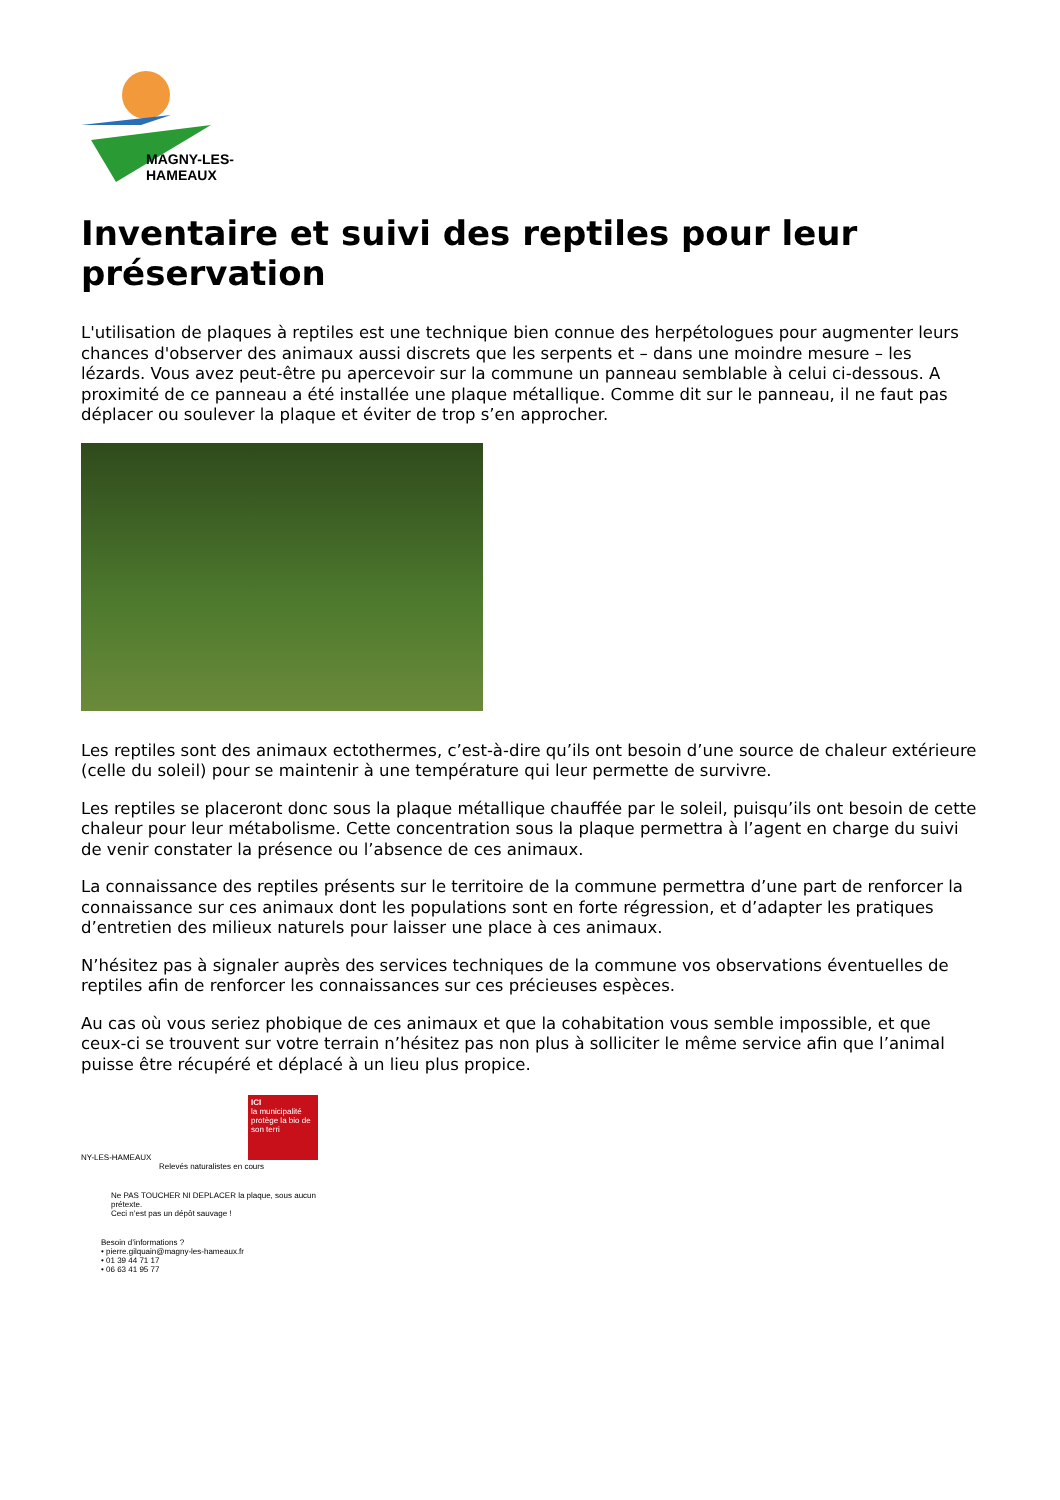MAGNY-LES-HAMEAUX
Inventaire et suivi des reptiles pour leur préservation
L'utilisation de plaques à reptiles est une technique bien connue des herpétologues pour augmenter leurs chances d'observer des animaux aussi discrets que les serpents et – dans une moindre mesure – les lézards. Vous avez peut-être pu apercevoir sur la commune un panneau semblable à celui ci-dessous. A proximité de ce panneau a été installée une plaque métallique. Comme dit sur le panneau, il ne faut pas déplacer ou soulever la plaque et éviter de trop s’en approcher.
Les reptiles sont des animaux ectothermes, c’est-à-dire qu’ils ont besoin d’une source de chaleur extérieure (celle du soleil) pour se maintenir à une température qui leur permette de survivre.
Les reptiles se placeront donc sous la plaque métallique chauffée par le soleil, puisqu’ils ont besoin de cette chaleur pour leur métabolisme. Cette concentration sous la plaque permettra à l’agent en charge du suivi de venir constater la présence ou l’absence de ces animaux.
La connaissance des reptiles présents sur le territoire de la commune permettra d’une part de renforcer la connaissance sur ces animaux dont les populations sont en forte régression, et d’adapter les pratiques d’entretien des milieux naturels pour laisser une place à ces animaux.
N’hésitez pas à signaler auprès des services techniques de la commune vos observations éventuelles de reptiles afin de renforcer les connaissances sur ces précieuses espèces.
Au cas où vous seriez phobique de ces animaux et que la cohabitation vous semble impossible, et que ceux-ci se trouvent sur votre terrain n’hésitez pas non plus à solliciter le même service afin que l’animal puisse être récupéré et déplacé à un lieu plus propice.
ICI
la municipalité protège la bio de son terri
NY-LES-HAMEAUX
Relevés naturalistes en cours
Ne PAS TOUCHER NI DEPLACER la plaque, sous aucun prétexte.
Ceci n’est pas un dépôt sauvage !
Besoin d’informations ?
• pierre.gilquain@magny-les-hameaux.fr
• 01 39 44 71 17
• 06 63 41 95 77